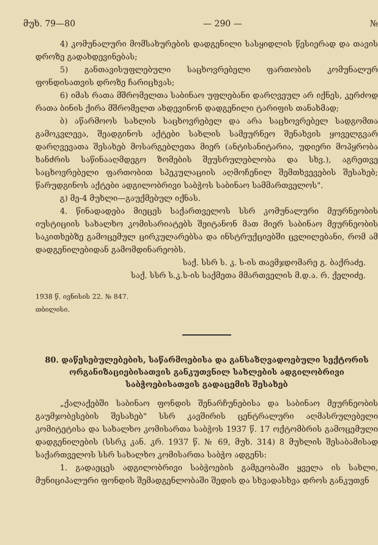მუხ. 79—80 — 290 — №
4) კომუნალური მომსახურების დადგენილი სასყიდლის წესიერად და თავის დროზე გადახდევინებას;
5) განთავისუფლებული საცხოვრებელი ფართობის კომუნალურ ფონდისათვის დროზე ჩარიცხვას;
6) იმას რათა მშრომელთა საბინაო უფლებანი დარღვეულ არ იქნეს, კერძოდ რათა ბინის ქირა მშრომელთ ახდევინონ დადგენილი ტარიფის თანახმად;
ბ) აწარმოოს სახლის საცხოვრებელ და არა საცხოვრებელ სადგომთა გამოკვლევა, შეადგინოს აქტები სახლის სამეურნეო შენახვის ყოველგვარ დარღვევათა შესახებ მოსარგებლეთა მიერ (ანტისანიტარია, უდიერი მოპყრობა ხანძრის საწინააღმდეგო ზომების შეუსრულებლობა და სხვ.), აგრეთვე საცხოვრებელი ფართობით სპეკულაციის აღმოჩენილ შემთხვევების შესახებ; წარუდგინოს აქტები ადგილობრივი საბჭოს საბინაო სამმართველოს".
გ) მე-4 მუხლი—გაუქმებულ იქნას.
4. წინადადება მიეცეს საქართველოს სსრ კომუნალური მეურნეობის იუსტიციის სახალხო კომისარიატებს შეიტანონ მათ მიერ საბინაო მეურნეობის საკითხებზე გამოცემულ ცირკულარებსა და ინსტრუქციებში ცვლილებანი, რომ ამ დადგენილებიდან გამომდინარეობს.
საქ. სსრ ს. კ. ს-ის თავმჯდომარე გ. ბაქრაძე.
საქ. სსრ ს.კ.ს-ის საქმეთა მმართველის მ.დ.ა. რ. ქელიძე.
1938 წ. ივნისის 22. № 847.
თბილისი.
80. დაწესებულებების, საწარმოებისა და განსაზღვადოებული სექტორის ორგანიზაციებისათვის განკუთვნილ სახლების ადგილობრივი საბჭოებისათვის გადაცემის შესახებ
„ქალაქებში საბინაო ფონდის შენარჩუნებისა და საბინაო მეურნეობის გაუმჯობესების შესახებ" სსრ კავშირის ცენტრალური აღმასრულებელი კომიტეტისა და სახალხო კომისართა საბჭოს 1937 წ. 17 ოქტომბრის გამოცემული დადგენილების (სსრკ კან. კრ. 1937 წ. № 69, მუხ. 314) 8 მუხლის შესაბამისად საქართველოს სსრ სახალხო კომისართა საბჭო ადგენს:
1. გადაეცეს ადგილობრივი საბჭოების გამგეობაში ყველა ის სახლი, მუნიციპალური ფონდის შემადგენლობაში შედის და სხვადასხვა დროს განკუთვნ